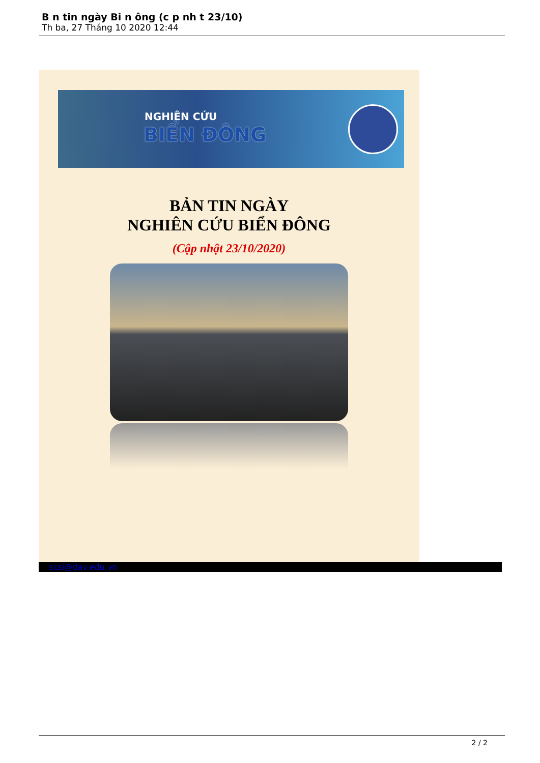B n tin ngày Bi n ông (c p nh t 23/10)
Th ba, 27 Tháng 10 2020 12:44
NGHIÊN CỨU
BIỂN ĐÔNG
BẢN TIN NGÀY
NGHIÊN CỨU BIỂN ĐÔNG
(Cập nhật 23/10/2020)
... scsi@dav.edu.vn ...
2 / 2